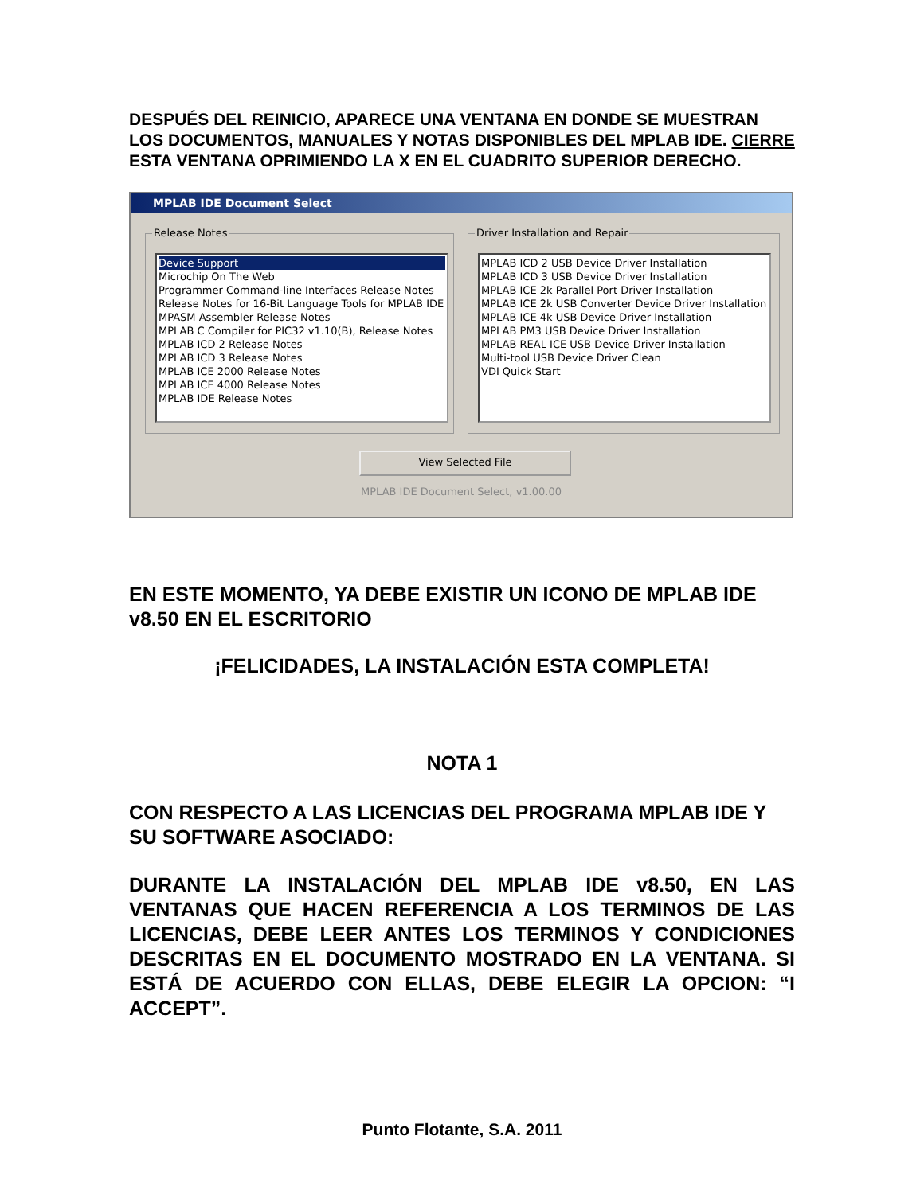DESPUÉS DEL REINICIO, APARECE UNA VENTANA EN DONDE SE MUESTRAN LOS DOCUMENTOS, MANUALES Y NOTAS DISPONIBLES DEL MPLAB IDE. CIERRE ESTA VENTANA OPRIMIENDO LA X EN EL CUADRITO SUPERIOR DERECHO.
MPLAB IDE Document Select
Release Notes
Device Support
Microchip On The Web
Programmer Command-line Interfaces Release Notes
Release Notes for 16-Bit Language Tools for MPLAB IDE
MPASM Assembler Release Notes
MPLAB C Compiler for PIC32 v1.10(B), Release Notes
MPLAB ICD 2 Release Notes
MPLAB ICD 3 Release Notes
MPLAB ICE 2000 Release Notes
MPLAB ICE 4000 Release Notes
MPLAB IDE Release Notes
Driver Installation and Repair
MPLAB ICD 2 USB Device Driver Installation
MPLAB ICD 3 USB Device Driver Installation
MPLAB ICE 2k Parallel Port Driver Installation
MPLAB ICE 2k USB Converter Device Driver Installation
MPLAB ICE 4k USB Device Driver Installation
MPLAB PM3 USB Device Driver Installation
MPLAB REAL ICE USB Device Driver Installation
Multi-tool USB Device Driver Clean
VDI Quick Start
View Selected File
MPLAB IDE Document Select, v1.00.00
EN ESTE MOMENTO, YA DEBE EXISTIR UN ICONO DE MPLAB IDE v8.50 EN EL ESCRITORIO
¡FELICIDADES, LA INSTALACIÓN ESTA COMPLETA!
NOTA 1
CON RESPECTO A LAS LICENCIAS DEL PROGRAMA MPLAB IDE Y SU SOFTWARE ASOCIADO:
DURANTE LA INSTALACIÓN DEL MPLAB IDE v8.50, EN LAS VENTANAS QUE HACEN REFERENCIA A LOS TERMINOS DE LAS LICENCIAS, DEBE LEER ANTES LOS TERMINOS Y CONDICIONES DESCRITAS EN EL DOCUMENTO MOSTRADO EN LA VENTANA. SI ESTÁ DE ACUERDO CON ELLAS, DEBE ELEGIR LA OPCION: “I ACCEPT”.
Punto Flotante, S.A. 2011